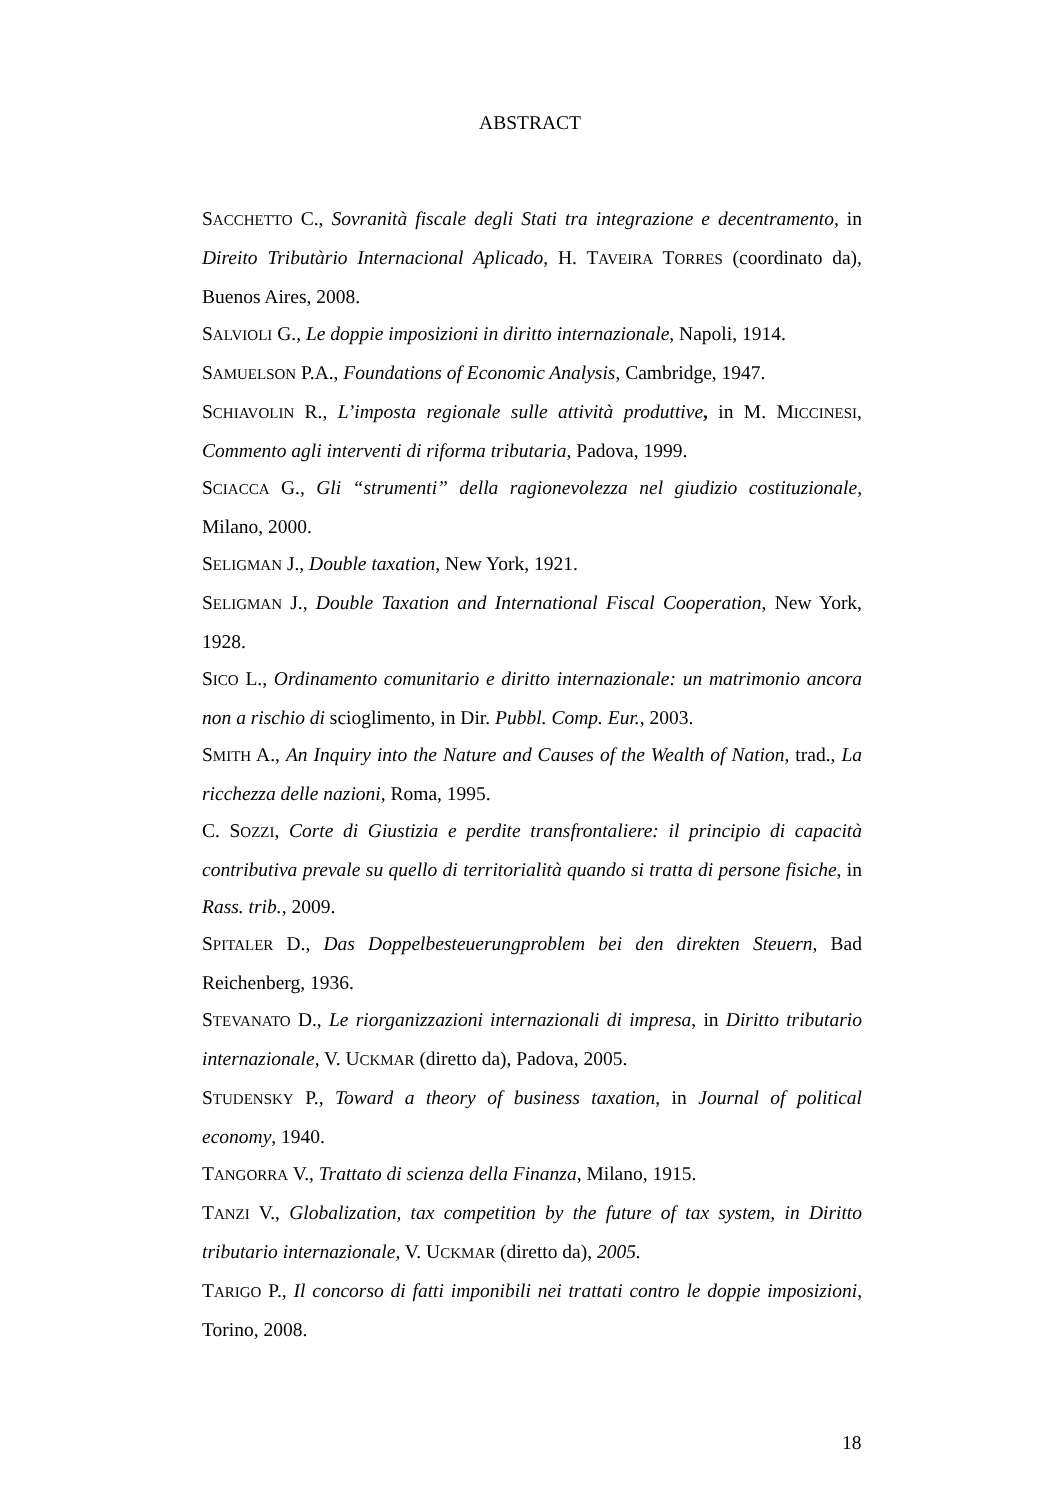ABSTRACT
SACCHETTO C., Sovranità fiscale degli Stati tra integrazione e decentramento, in Direito Tributàrio Internacional Aplicado, H. TAVEIRA TORRES (coordinato da), Buenos Aires, 2008.
SALVIOLI G., Le doppie imposizioni in diritto internazionale, Napoli, 1914.
SAMUELSON P.A., Foundations of Economic Analysis, Cambridge, 1947.
SCHIAVOLIN R., L’imposta regionale sulle attività produttive, in M. MICCINESI, Commento agli interventi di riforma tributaria, Padova, 1999.
SCIACCA G., Gli “strumenti” della ragionevolezza nel giudizio costituzionale, Milano, 2000.
SELIGMAN J., Double taxation, New York, 1921.
SELIGMAN J., Double Taxation and International Fiscal Cooperation, New York, 1928.
SICO L., Ordinamento comunitario e diritto internazionale: un matrimonio ancora non a rischio di scioglimento, in Dir. Pubbl. Comp. Eur., 2003.
SMITH A., An Inquiry into the Nature and Causes of the Wealth of Nation, trad., La ricchezza delle nazioni, Roma, 1995.
C. SOZZI, Corte di Giustizia e perdite transfrontaliere: il principio di capacità contributiva prevale su quello di territorialità quando si tratta di persone fisiche, in Rass. trib., 2009.
SPITALER D., Das Doppelbesteuerungproblem bei den direkten Steuern, Bad Reichenberg, 1936.
STEVANATO D., Le riorganizzazioni internazionali di impresa, in Diritto tributario internazionale, V. UCKMAR (diretto da), Padova, 2005.
STUDENSKY P., Toward a theory of business taxation, in Journal of political economy, 1940.
TANGORRA V., Trattato di scienza della Finanza, Milano, 1915.
TANZI V., Globalization, tax competition by the future of tax system, in Diritto tributario internazionale, V. UCKMAR (diretto da), 2005.
TARIGO P., Il concorso di fatti imponibili nei trattati contro le doppie imposizioni, Torino, 2008.
18